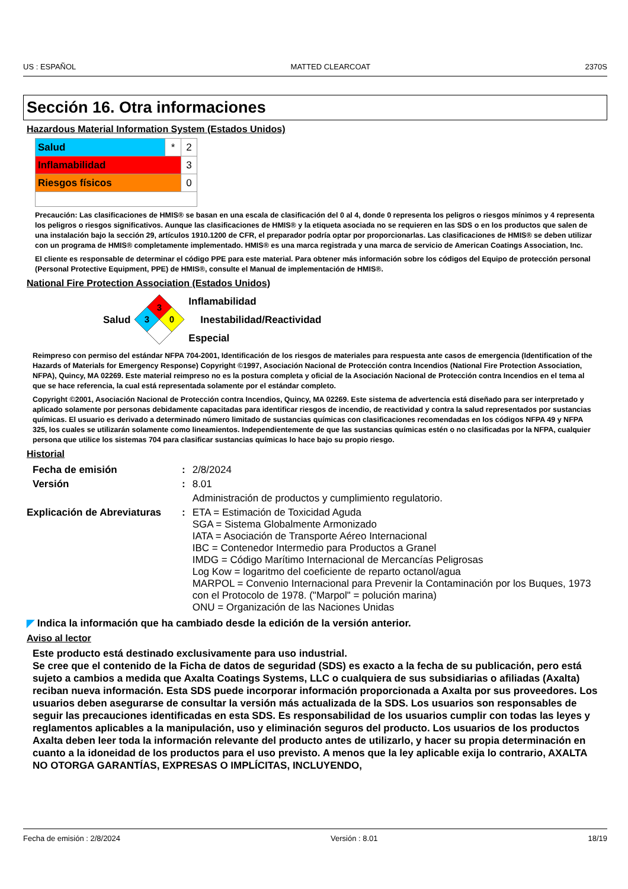US : ESPAÑOL MATTED CLEARCOAT 2370S
Sección 16. Otra informaciones
Hazardous Material Information System (Estados Unidos)
| Salud | * | 2 |
| Inflamabilidad | | 3 |
| Riesgos físicos | | 0 |
Precaución: Las clasificaciones de HMIS® se basan en una escala de clasificación del 0 al 4, donde 0 representa los peligros o riesgos mínimos y 4 representa los peligros o riesgos significativos. Aunque las clasificaciones de HMIS® y la etiqueta asociada no se requieren en las SDS o en los productos que salen de una instalación bajo la sección 29, artículos 1910.1200 de CFR, el preparador podría optar por proporcionarlas. Las clasificaciones de HMIS® se deben utilizar con un programa de HMIS® completamente implementado. HMIS® es una marca registrada y una marca de servicio de American Coatings Association, Inc.
El cliente es responsable de determinar el código PPE para este material. Para obtener más información sobre los códigos del Equipo de protección personal (Personal Protective Equipment, PPE) de HMIS®, consulte el Manual de implementación de HMIS®.
National Fire Protection Association (Estados Unidos)
Salud
3
3
0
Inflamabilidad
Inestabilidad/Reactividad
Especial
Reimpreso con permiso del estándar NFPA 704-2001, Identificación de los riesgos de materiales para respuesta ante casos de emergencia (Identification of the Hazards of Materials for Emergency Response) Copyright ©1997, Asociación Nacional de Protección contra Incendios (National Fire Protection Association, NFPA), Quincy, MA 02269. Este material reimpreso no es la postura completa y oficial de la Asociación Nacional de Protección contra Incendios en el tema al que se hace referencia, la cual está representada solamente por el estándar completo.
Copyright ©2001, Asociación Nacional de Protección contra Incendios, Quincy, MA 02269. Este sistema de advertencia está diseñado para ser interpretado y aplicado solamente por personas debidamente capacitadas para identificar riesgos de incendio, de reactividad y contra la salud representados por sustancias químicas. El usuario es derivado a determinado número limitado de sustancias químicas con clasificaciones recomendadas en los códigos NFPA 49 y NFPA 325, los cuales se utilizarán solamente como lineamientos. Independientemente de que las sustancias químicas estén o no clasificadas por la NFPA, cualquier persona que utilice los sistemas 704 para clasificar sustancias químicas lo hace bajo su propio riesgo.
Historial
| Fecha de emisión | : | 2/8/2024 |
| Versión | : | 8.01 |
| | | Administración de productos y cumplimiento regulatorio. |
| Explicación de Abreviaturas | : | ETA = Estimación de Toxicidad Aguda SGA = Sistema Globalmente Armonizado IATA = Asociación de Transporte Aéreo Internacional IBC = Contenedor Intermedio para Productos a Granel IMDG = Código Marítimo Internacional de Mercancías Peligrosas Log Kow = logaritmo del coeficiente de reparto octanol/agua MARPOL = Convenio Internacional para Prevenir la Contaminación por los Buques, 1973 con el Protocolo de 1978. ("Marpol" = polución marina) ONU = Organización de las Naciones Unidas |
◤ Indica la información que ha cambiado desde la edición de la versión anterior.
Aviso al lector
Este producto está destinado exclusivamente para uso industrial.
Se cree que el contenido de la Ficha de datos de seguridad (SDS) es exacto a la fecha de su publicación, pero está sujeto a cambios a medida que Axalta Coatings Systems, LLC o cualquiera de sus subsidiarias o afiliadas (Axalta) reciban nueva información. Esta SDS puede incorporar información proporcionada a Axalta por sus proveedores. Los usuarios deben asegurarse de consultar la versión más actualizada de la SDS. Los usuarios son responsables de seguir las precauciones identificadas en esta SDS. Es responsabilidad de los usuarios cumplir con todas las leyes y reglamentos aplicables a la manipulación, uso y eliminación seguros del producto. Los usuarios de los productos Axalta deben leer toda la información relevante del producto antes de utilizarlo, y hacer su propia determinación en cuanto a la idoneidad de los productos para el uso previsto. A menos que la ley aplicable exija lo contrario, AXALTA NO OTORGA GARANTÍAS, EXPRESAS O IMPLÍCITAS, INCLUYENDO,
Fecha de emisión : 2/8/2024 Versión : 8.01 18/19